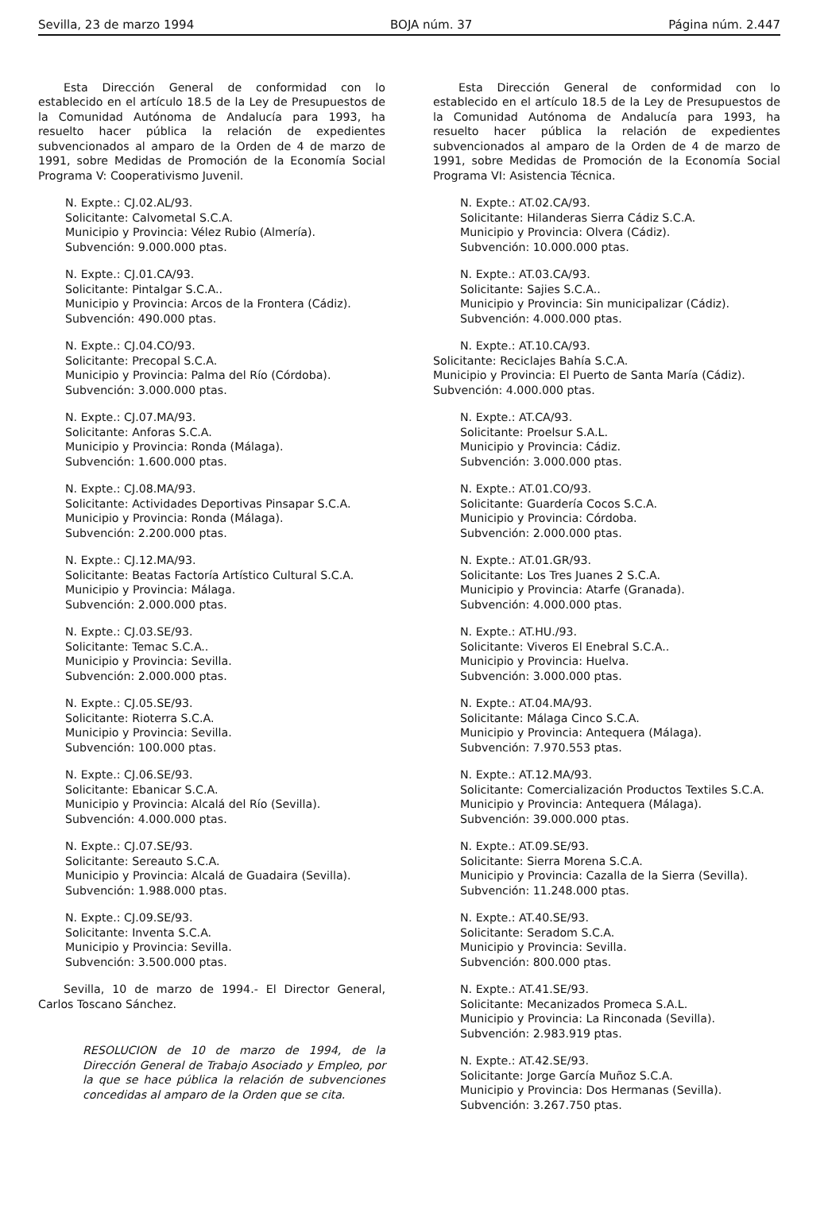Sevilla, 23 de marzo 1994 BOJA núm. 37 Página núm. 2.447
Esta Dirección General de conformidad con lo establecido en el artículo 18.5 de la Ley de Presupuestos de la Comunidad Autónoma de Andalucía para 1993, ha resuelto hacer pública la relación de expedientes subvencionados al amparo de la Orden de 4 de marzo de 1991, sobre Medidas de Promoción de la Economía Social Programa V: Cooperativismo Juvenil.
N. Expte.: CJ.02.AL/93.
Solicitante: Calvometal S.C.A.
Municipio y Provincia: Vélez Rubio (Almería).
Subvención: 9.000.000 ptas.
N. Expte.: CJ.01.CA/93.
Solicitante: Pintalgar S.C.A..
Municipio y Provincia: Arcos de la Frontera (Cádiz).
Subvención: 490.000 ptas.
N. Expte.: CJ.04.CO/93.
Solicitante: Precopal S.C.A.
Municipio y Provincia: Palma del Río (Córdoba).
Subvención: 3.000.000 ptas.
N. Expte.: CJ.07.MA/93.
Solicitante: Anforas S.C.A.
Municipio y Provincia: Ronda (Málaga).
Subvención: 1.600.000 ptas.
N. Expte.: CJ.08.MA/93.
Solicitante: Actividades Deportivas Pinsapar S.C.A.
Municipio y Provincia: Ronda (Málaga).
Subvención: 2.200.000 ptas.
N. Expte.: CJ.12.MA/93.
Solicitante: Beatas Factoría Artístico Cultural S.C.A.
Municipio y Provincia: Málaga.
Subvención: 2.000.000 ptas.
N. Expte.: CJ.03.SE/93.
Solicitante: Temac S.C.A..
Municipio y Provincia: Sevilla.
Subvención: 2.000.000 ptas.
N. Expte.: CJ.05.SE/93.
Solicitante: Rioterra S.C.A.
Municipio y Provincia: Sevilla.
Subvención: 100.000 ptas.
N. Expte.: CJ.06.SE/93.
Solicitante: Ebanicar S.C.A.
Municipio y Provincia: Alcalá del Río (Sevilla).
Subvención: 4.000.000 ptas.
N. Expte.: CJ.07.SE/93.
Solicitante: Sereauto S.C.A.
Municipio y Provincia: Alcalá de Guadaira (Sevilla).
Subvención: 1.988.000 ptas.
N. Expte.: CJ.09.SE/93.
Solicitante: Inventa S.C.A.
Municipio y Provincia: Sevilla.
Subvención: 3.500.000 ptas.
Sevilla, 10 de marzo de 1994.- El Director General, Carlos Toscano Sánchez.
RESOLUCION de 10 de marzo de 1994, de la Dirección General de Trabajo Asociado y Empleo, por la que se hace pública la relación de subvenciones concedidas al amparo de la Orden que se cita.
Esta Dirección General de conformidad con lo establecido en el artículo 18.5 de la Ley de Presupuestos de la Comunidad Autónoma de Andalucía para 1993, ha resuelto hacer pública la relación de expedientes subvencionados al amparo de la Orden de 4 de marzo de 1991, sobre Medidas de Promoción de la Economía Social Programa VI: Asistencia Técnica.
N. Expte.: AT.02.CA/93.
Solicitante: Hilanderas Sierra Cádiz S.C.A.
Municipio y Provincia: Olvera (Cádiz).
Subvención: 10.000.000 ptas.
N. Expte.: AT.03.CA/93.
Solicitante: Sajies S.C.A..
Municipio y Provincia: Sin municipalizar (Cádiz).
Subvención: 4.000.000 ptas.
N. Expte.: AT.10.CA/93.
Solicitante: Reciclajes Bahía S.C.A.
Municipio y Provincia: El Puerto de Santa María (Cádiz).
Subvención: 4.000.000 ptas.
N. Expte.: AT.CA/93.
Solicitante: Proelsur S.A.L.
Municipio y Provincia: Cádiz.
Subvención: 3.000.000 ptas.
N. Expte.: AT.01.CO/93.
Solicitante: Guardería Cocos S.C.A.
Municipio y Provincia: Córdoba.
Subvención: 2.000.000 ptas.
N. Expte.: AT.01.GR/93.
Solicitante: Los Tres Juanes 2 S.C.A.
Municipio y Provincia: Atarfe (Granada).
Subvención: 4.000.000 ptas.
N. Expte.: AT.HU./93.
Solicitante: Viveros El Enebral S.C.A..
Municipio y Provincia: Huelva.
Subvención: 3.000.000 ptas.
N. Expte.: AT.04.MA/93.
Solicitante: Málaga Cinco S.C.A.
Municipio y Provincia: Antequera (Málaga).
Subvención: 7.970.553 ptas.
N. Expte.: AT.12.MA/93.
Solicitante: Comercialización Productos Textiles S.C.A.
Municipio y Provincia: Antequera (Málaga).
Subvención: 39.000.000 ptas.
N. Expte.: AT.09.SE/93.
Solicitante: Sierra Morena S.C.A.
Municipio y Provincia: Cazalla de la Sierra (Sevilla).
Subvención: 11.248.000 ptas.
N. Expte.: AT.40.SE/93.
Solicitante: Seradom S.C.A.
Municipio y Provincia: Sevilla.
Subvención: 800.000 ptas.
N. Expte.: AT.41.SE/93.
Solicitante: Mecanizados Promeca S.A.L.
Municipio y Provincia: La Rinconada (Sevilla).
Subvención: 2.983.919 ptas.
N. Expte.: AT.42.SE/93.
Solicitante: Jorge García Muñoz S.C.A.
Municipio y Provincia: Dos Hermanas (Sevilla).
Subvención: 3.267.750 ptas.